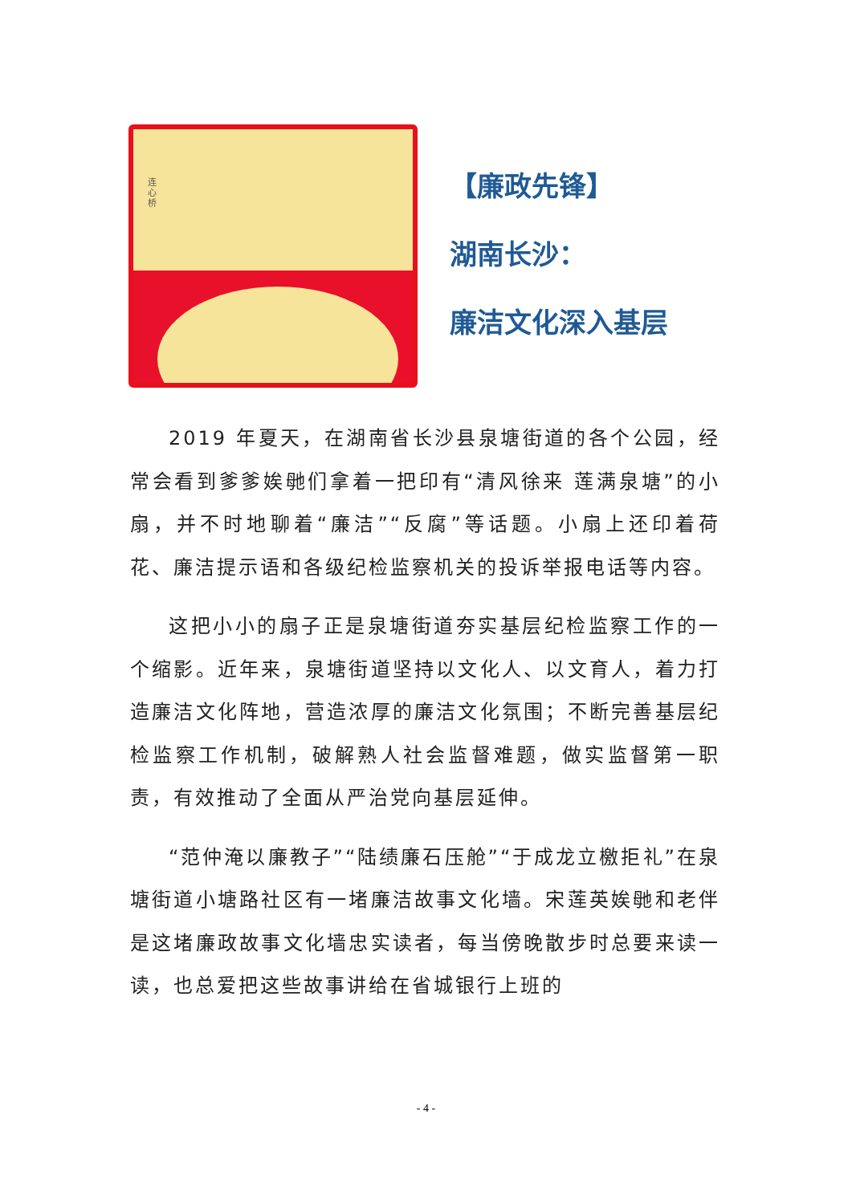连心桥
【廉政先锋】
湖南长沙：
廉洁文化深入基层
2019 年夏天，在湖南省长沙县泉塘街道的各个公园，经常会看到爹爹娭毑们拿着一把印有“清风徐来 莲满泉塘”的小扇，并不时地聊着“廉洁”“反腐”等话题。小扇上还印着荷花、廉洁提示语和各级纪检监察机关的投诉举报电话等内容。
这把小小的扇子正是泉塘街道夯实基层纪检监察工作的一个缩影。近年来，泉塘街道坚持以文化人、以文育人，着力打造廉洁文化阵地，营造浓厚的廉洁文化氛围；不断完善基层纪检监察工作机制，破解熟人社会监督难题，做实监督第一职责，有效推动了全面从严治党向基层延伸。
“范仲淹以廉教子”“陆绩廉石压舱”“于成龙立檄拒礼”在泉塘街道小塘路社区有一堵廉洁故事文化墙。宋莲英娭毑和老伴是这堵廉政故事文化墙忠实读者，每当傍晚散步时总要来读一读，也总爱把这些故事讲给在省城银行上班的
- 4 -